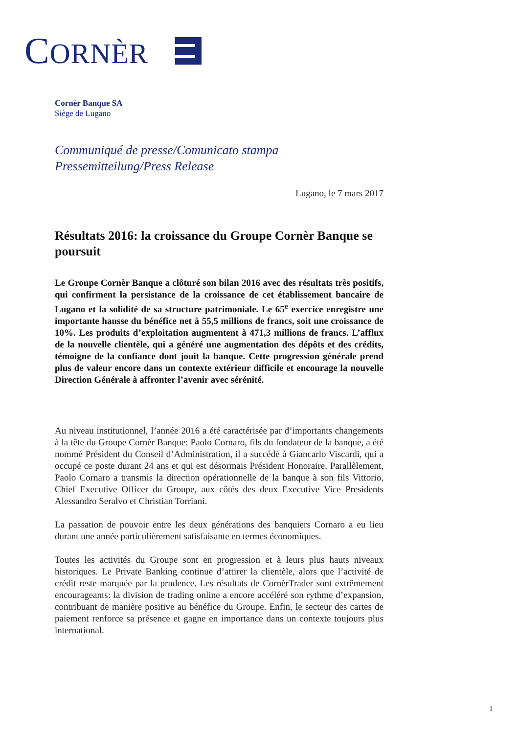CORNÈR
Cornèr Banque SA
Siège de Lugano
Communiqué de presse/Comunicato stampa
Pressemitteilung/Press Release
Lugano, le 7 mars 2017
Résultats 2016: la croissance du Groupe Cornèr Banque se poursuit
Le Groupe Cornèr Banque a clôturé son bilan 2016 avec des résultats très positifs, qui confirment la persistance de la croissance de cet établissement bancaire de Lugano et la solidité de sa structure patrimoniale. Le 65<sup>e</sup> exercice enregistre une importante hausse du bénéfice net à 55,5 millions de francs, soit une croissance de 10%. Les produits d’exploitation augmentent à 471,3 millions de francs. L’afflux de la nouvelle clientèle, qui a généré une augmentation des dépôts et des crédits, témoigne de la confiance dont jouit la banque. Cette progression générale prend plus de valeur encore dans un contexte extérieur difficile et encourage la nouvelle Direction Générale à affronter l’avenir avec sérénité.
Au niveau institutionnel, l’année 2016 a été caractérisée par d’importants changements à la tête du Groupe Cornèr Banque: Paolo Cornaro, fils du fondateur de la banque, a été nommé Président du Conseil d’Administration, il a succédé à Giancarlo Viscardi, qui a occupé ce poste durant 24 ans et qui est désormais Président Honoraire. Parallèlement, Paolo Cornaro a transmis la direction opérationnelle de la banque à son fils Vittorio, Chief Executive Officer du Groupe, aux côtés des deux Executive Vice Presidents Alessandro Seralvo et Christian Torriani.
La passation de pouvoir entre les deux générations des banquiers Cornaro a eu lieu durant une année particulièrement satisfaisante en termes économiques.
Toutes les activités du Groupe sont en progression et à leurs plus hauts niveaux historiques. Le Private Banking continue d’attirer la clientèle, alors que l’activité de crédit reste marquée par la prudence. Les résultats de CornèrTrader sont extrêmement encourageants: la division de trading online a encore accéléré son rythme d’expansion, contribuant de manière positive au bénéfice du Groupe. Enfin, le secteur des cartes de paiement renforce sa présence et gagne en importance dans un contexte toujours plus international.
1